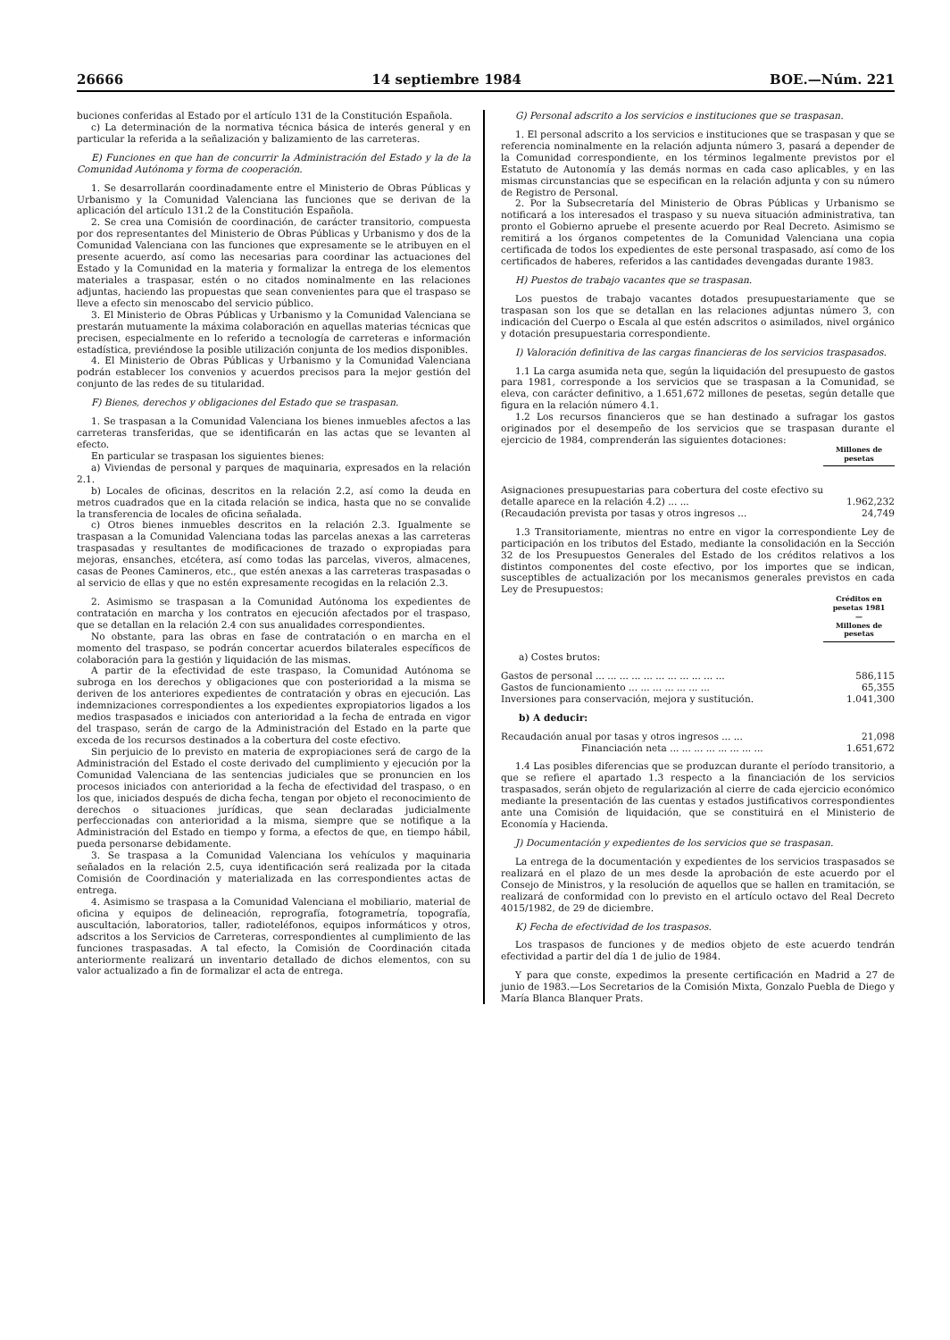26666 14 septiembre 1984 BOE.—Núm. 221
buciones conferidas al Estado por el artículo 131 de la Constitución Española.
c) La determinación de la normativa técnica básica de interés general y en particular la referida a la señalización y balizamiento de las carreteras.
E) Funciones en que han de concurrir la Administración del Estado y la de la Comunidad Autónoma y forma de cooperación.
1. Se desarrollarán coordinadamente entre el Ministerio de Obras Públicas y Urbanismo y la Comunidad Valenciana las funciones que se derivan de la aplicación del artículo 131.2 de la Constitución Española.
2. Se crea una Comisión de coordinación, de carácter transitorio, compuesta por dos representantes del Ministerio de Obras Públicas y Urbanismo y dos de la Comunidad Valenciana con las funciones que expresamente se le atribuyen en el presente acuerdo, así como las necesarias para coordinar las actuaciones del Estado y la Comunidad en la materia y formalizar la entrega de los elementos materiales a traspasar, estén o no citados nominalmente en las relaciones adjuntas, haciendo las propuestas que sean convenientes para que el traspaso se lleve a efecto sin menoscabo del servicio público.
3. El Ministerio de Obras Públicas y Urbanismo y la Comunidad Valenciana se prestarán mutuamente la máxima colaboración en aquellas materias técnicas que precisen, especialmente en lo referido a tecnología de carreteras e información estadística, previéndose la posible utilización conjunta de los medios disponibles.
4. El Ministerio de Obras Públicas y Urbanismo y la Comunidad Valenciana podrán establecer los convenios y acuerdos precisos para la mejor gestión del conjunto de las redes de su titularidad.
F) Bienes, derechos y obligaciones del Estado que se traspasan.
1. Se traspasan a la Comunidad Valenciana los bienes inmuebles afectos a las carreteras transferidas, que se identificarán en las actas que se levanten al efecto.
En particular se traspasan los siguientes bienes:
a) Viviendas de personal y parques de maquinaria, expresados en la relación 2.1.
b) Locales de oficinas, descritos en la relación 2.2, así como la deuda en metros cuadrados que en la citada relación se indica, hasta que no se convalide la transferencia de locales de oficina señalada.
c) Otros bienes inmuebles descritos en la relación 2.3. Igualmente se traspasan a la Comunidad Valenciana todas las parcelas anexas a las carreteras traspasadas y resultantes de modificaciones de trazado o expropiadas para mejoras, ensanches, etcétera, así como todas las parcelas, viveros, almacenes, casas de Peones Camineros, etc., que estén anexas a las carreteras traspasadas o al servicio de ellas y que no estén expresamente recogidas en la relación 2.3.
2. Asimismo se traspasan a la Comunidad Autónoma los expedientes de contratación en marcha y los contratos en ejecución afectados por el traspaso, que se detallan en la relación 2.4 con sus anualidades correspondientes.
No obstante, para las obras en fase de contratación o en marcha en el momento del traspaso, se podrán concertar acuerdos bilaterales específicos de colaboración para la gestión y liquidación de las mismas.
A partir de la efectividad de este traspaso, la Comunidad Autónoma se subroga en los derechos y obligaciones que con posterioridad a la misma se deriven de los anteriores expedientes de contratación y obras en ejecución. Las indemnizaciones correspondientes a los expedientes expropiatorios ligados a los medios traspasados e iniciados con anterioridad a la fecha de entrada en vigor del traspaso, serán de cargo de la Administración del Estado en la parte que exceda de los recursos destinados a la cobertura del coste efectivo.
Sin perjuicio de lo previsto en materia de expropiaciones será de cargo de la Administración del Estado el coste derivado del cumplimiento y ejecución por la Comunidad Valenciana de las sentencias judiciales que se pronuncien en los procesos iniciados con anterioridad a la fecha de efectividad del traspaso, o en los que, iniciados después de dicha fecha, tengan por objeto el reconocimiento de derechos o situaciones jurídicas, que sean declaradas judicialmente perfeccionadas con anterioridad a la misma, siempre que se notifique a la Administración del Estado en tiempo y forma, a efectos de que, en tiempo hábil, pueda personarse debidamente.
3. Se traspasa a la Comunidad Valenciana los vehículos y maquinaria señalados en la relación 2.5, cuya identificación será realizada por la citada Comisión de Coordinación y materializada en las correspondientes actas de entrega.
4. Asimismo se traspasa a la Comunidad Valenciana el mobiliario, material de oficina y equipos de delineación, reprografía, fotogrametría, topografía, auscultación, laboratorios, taller, radioteléfonos, equipos informáticos y otros, adscritos a los Servicios de Carreteras, correspondientes al cumplimiento de las funciones traspasadas. A tal efecto, la Comisión de Coordinación citada anteriormente realizará un inventario detallado de dichos elementos, con su valor actualizado a fin de formalizar el acta de entrega.
G) Personal adscrito a los servicios e instituciones que se traspasan.
1. El personal adscrito a los servicios e instituciones que se traspasan y que se referencia nominalmente en la relación adjunta número 3, pasará a depender de la Comunidad correspondiente, en los términos legalmente previstos por el Estatuto de Autonomía y las demás normas en cada caso aplicables, y en las mismas circunstancias que se especifican en la relación adjunta y con su número de Registro de Personal.
2. Por la Subsecretaría del Ministerio de Obras Públicas y Urbanismo se notificará a los interesados el traspaso y su nueva situación administrativa, tan pronto el Gobierno apruebe el presente acuerdo por Real Decreto. Asimismo se remitirá a los órganos competentes de la Comunidad Valenciana una copia certificada de todos los expedientes de este personal traspasado, así como de los certificados de haberes, referidos a las cantidades devengadas durante 1983.
H) Puestos de trabajo vacantes que se traspasan.
Los puestos de trabajo vacantes dotados presupuestariamente que se traspasan son los que se detallan en las relaciones adjuntas número 3, con indicación del Cuerpo o Escala al que estén adscritos o asimilados, nivel orgánico y dotación presupuestaria correspondiente.
I) Valoración definitiva de las cargas financieras de los servicios traspasados.
1.1 La carga asumida neta que, según la liquidación del presupuesto de gastos para 1981, corresponde a los servicios que se traspasan a la Comunidad, se eleva, con carácter definitivo, a 1.651,672 millones de pesetas, según detalle que figura en la relación número 4.1.
1.2 Los recursos financieros que se han destinado a sufragar los gastos originados por el desempeño de los servicios que se traspasan durante el ejercicio de 1984, comprenderán las siguientes dotaciones:
| | Millones de pesetas |
| Asignaciones presupuestarias para cobertura del coste efectivo su detalle aparece en la relación 4.2) ... ... | 1.962,232 |
| (Recaudación prevista por tasas y otros ingresos ... | 24,749 |
1.3 Transitoriamente, mientras no entre en vigor la correspondiente Ley de participación en los tributos del Estado, mediante la consolidación en la Sección 32 de los Presupuestos Generales del Estado de los créditos relativos a los distintos componentes del coste efectivo, por los importes que se indican, susceptibles de actualización por los mecanismos generales previstos en cada Ley de Presupuestos:
| | Créditos en pesetas 1981 — Millones de pesetas |
| a) Costes brutos: | |
| Gastos de personal ... ... ... ... ... ... ... ... ... ... ... | 586,115 |
| Gastos de funcionamiento ... ... ... ... ... ... ... | 65,355 |
| Inversiones para conservación, mejora y sustitución. | 1.041,300 |
| b) A deducir: | |
| Recaudación anual por tasas y otros ingresos ... ... | 21,098 |
| Financiación neta ... ... ... ... ... ... ... ... | 1.651,672 |
1.4 Las posibles diferencias que se produzcan durante el período transitorio, a que se refiere el apartado 1.3 respecto a la financiación de los servicios traspasados, serán objeto de regularización al cierre de cada ejercicio económico mediante la presentación de las cuentas y estados justificativos correspondientes ante una Comisión de liquidación, que se constituirá en el Ministerio de Economía y Hacienda.
J) Documentación y expedientes de los servicios que se traspasan.
La entrega de la documentación y expedientes de los servicios traspasados se realizará en el plazo de un mes desde la aprobación de este acuerdo por el Consejo de Ministros, y la resolución de aquellos que se hallen en tramitación, se realizará de conformidad con lo previsto en el artículo octavo del Real Decreto 4015/1982, de 29 de diciembre.
K) Fecha de efectividad de los traspasos.
Los traspasos de funciones y de medios objeto de este acuerdo tendrán efectividad a partir del día 1 de julio de 1984.
Y para que conste, expedimos la presente certificación en Madrid a 27 de junio de 1983.—Los Secretarios de la Comisión Mixta, Gonzalo Puebla de Diego y María Blanca Blanquer Prats.